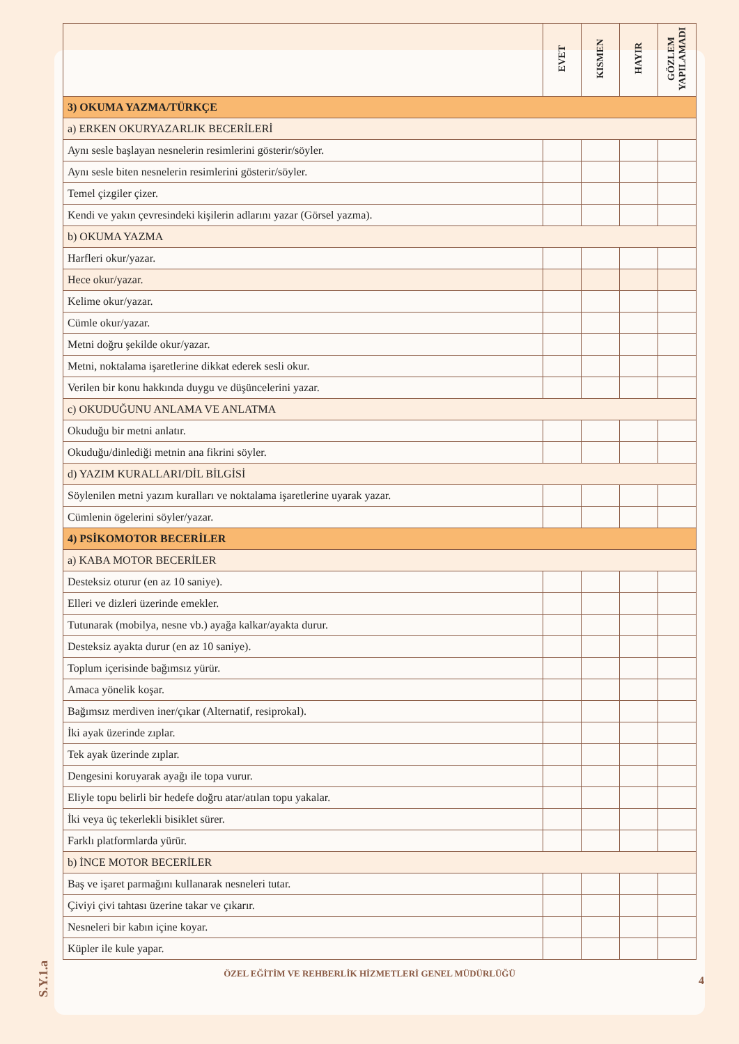| | EVET | KISMEN | HAYIR | GÖZLEM YAPILAMADI |
| --- | --- | --- | --- | --- |
| 3) OKUMA YAZMA/TÜRKÇE | | | | |
| a) ERKEN OKURYAZARLIK BECERİLERİ | | | | |
| Aynı sesle başlayan nesnelerin resimlerini gösterir/söyler. | | | | |
| Aynı sesle biten nesnelerin resimlerini gösterir/söyler. | | | | |
| Temel çizgiler çizer. | | | | |
| Kendi ve yakın çevresindeki kişilerin adlarını yazar (Görsel yazma). | | | | |
| b) OKUMA YAZMA | | | | |
| Harfleri okur/yazar. | | | | |
| Hece okur/yazar. | | | | |
| Kelime okur/yazar. | | | | |
| Cümle okur/yazar. | | | | |
| Metni doğru şekilde okur/yazar. | | | | |
| Metni, noktalama işaretlerine dikkat ederek sesli okur. | | | | |
| Verilen bir konu hakkında duygu ve düşüncelerini yazar. | | | | |
| c) OKUDUĞUNU ANLAMA VE ANLATMA | | | | |
| Okuduğu bir metni anlatır. | | | | |
| Okuduğu/dinlediği metnin ana fikrini söyler. | | | | |
| d) YAZIM KURALLARI/DİL BİLGİSİ | | | | |
| Söylenilen metni yazım kuralları ve noktalama işaretlerine uyarak yazar. | | | | |
| Cümlenin ögelerini söyler/yazar. | | | | |
| 4) PSİKOMOTOR BECERİLER | | | | |
| a) KABA MOTOR BECERİLER | | | | |
| Desteksiz oturur (en az 10 saniye). | | | | |
| Elleri ve dizleri üzerinde emekler. | | | | |
| Tutunarak (mobilya, nesne vb.) ayağa kalkar/ayakta durur. | | | | |
| Desteksiz ayakta durur (en az 10 saniye). | | | | |
| Toplum içerisinde bağımsız yürür. | | | | |
| Amaca yönelik koşar. | | | | |
| Bağımsız merdiven iner/çıkar (Alternatif, resiprokal). | | | | |
| İki ayak üzerinde zıplar. | | | | |
| Tek ayak üzerinde zıplar. | | | | |
| Dengesini koruyarak ayağı ile topa vurur. | | | | |
| Eliyle topu belirli bir hedefe doğru atar/atılan topu yakalar. | | | | |
| İki veya üç tekerlekli bisiklet sürer. | | | | |
| Farklı platformlarda yürür. | | | | |
| b) İNCE MOTOR BECERİLER | | | | |
| Baş ve işaret parmağını kullanarak nesneleri tutar. | | | | |
| Çiviyi çivi tahtası üzerine takar ve çıkarır. | | | | |
| Nesneleri bir kabın içine koyar. | | | | |
| Küpler ile kule yapar. | | | | |
ÖZEL EĞİTİM VE REHBERLİK HİZMETLERİ GENEL MÜDÜRLÜĞÜ
4
S.Y.1.a